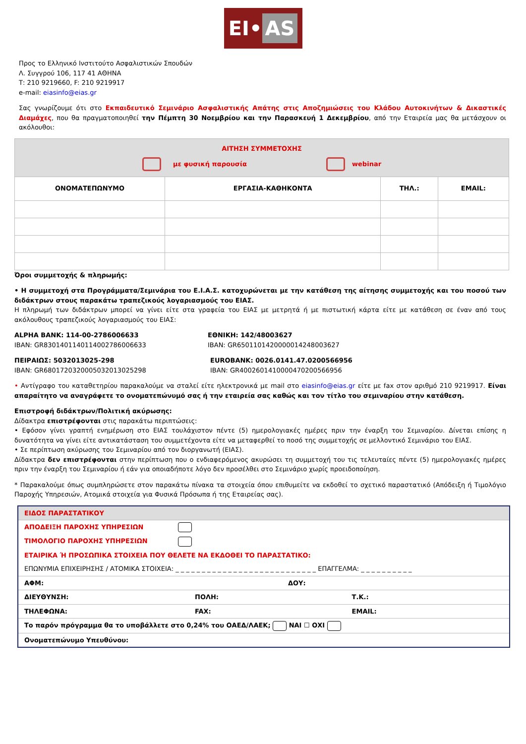EI• AS
Προς το Ελληνικό Ινστιτούτο Ασφαλιστικών Σπουδών
Λ. Συγγρού 106, 117 41 ΑΘΗΝΑ
Τ: 210 9219660, F: 210 9219917
e-mail: eiasinfo@eias.gr
Σας γνωρίζουμε ότι στο Εκπαιδευτικό Σεμινάριο Ασφαλιστικής Απάτης στις Αποζημιώσεις του Κλάδου Αυτοκινήτων & Δικαστικές Διαμάχες, που θα πραγματοποιηθεί την Πέμπτη 30 Νοεμβρίου και την Παρασκευή 1 Δεκεμβρίου, από την Εταιρεία μας θα μετάσχουν οι ακόλουθοι:
| ΑΙΤΗΣΗ ΣΥΜΜΕΤΟΧΗΣ με φυσική παρουσία webinar | | | |
| ΟΝΟΜΑΤΕΠΩΝΥΜΟ | ΕΡΓΑΣΙΑ-ΚΑΘΗΚΟΝΤΑ | ΤΗΛ.: | EMAIL: |
Όροι συμμετοχής & πληρωμής:
• Η συμμετοχή στα Προγράμματα/Σεμινάρια του Ε.Ι.Α.Σ. κατοχυρώνεται με την κατάθεση της αίτησης συμμετοχής και του ποσού των διδάκτρων στους παρακάτω τραπεζικούς λογαριασμούς του ΕΙΑΣ.
Η πληρωμή των διδάκτρων μπορεί να γίνει είτε στα γραφεία του ΕΙΑΣ με μετρητά ή με πιστωτική κάρτα είτε με κατάθεση σε έναν από τους ακόλουθους τραπεζικούς λογαριασμούς του ΕΙΑΣ:
ALPHA BANK: 114-00-2786006633
IBAN: GR8301401140114002786006633
ΕΘΝΙΚΗ: 142/48003627
IBAN: GR6501101420000014248003627
ΠΕΙΡΑΙΩΣ: 5032013025-298
IBAN: GR6801720320005032013025298
EUROBANK: 0026.0141.47.0200566956
IBAN: GR4002601410000470200566956
• Αντίγραφο του καταθετηρίου παρακαλούμε να σταλεί είτε ηλεκτρονικά με mail στο eiasinfo@eias.gr είτε με fax στον αριθμό 210 9219917. Είναι απαραίτητο να αναγράφετε το ονοματεπώνυμό σας ή την εταιρεία σας καθώς και τον τίτλο του σεμιναρίου στην κατάθεση.
Επιστροφή διδάκτρων/Πολιτική ακύρωσης:
Δίδακτρα επιστρέφονται στις παρακάτω περιπτώσεις:
• Εφόσον γίνει γραπτή ενημέρωση στο ΕΙΑΣ τουλάχιστον πέντε (5) ημερολογιακές ημέρες πριν την έναρξη του Σεμιναρίου. Δίνεται επίσης η δυνατότητα να γίνει είτε αντικατάσταση του συμμετέχοντα είτε να μεταφερθεί το ποσό της συμμετοχής σε μελλοντικό Σεμινάριο του ΕΙΑΣ.
• Σε περίπτωση ακύρωσης του Σεμιναρίου από τον διοργανωτή (ΕΙΑΣ).
Δίδακτρα δεν επιστρέφονται στην περίπτωση που ο ενδιαφερόμενος ακυρώσει τη συμμετοχή του τις τελευταίες πέντε (5) ημερολογιακές ημέρες πριν την έναρξη του Σεμιναρίου ή εάν για οποιαδήποτε λόγο δεν προσέλθει στο Σεμινάριο χωρίς προειδοποίηση.
* Παρακαλούμε όπως συμπληρώσετε στον παρακάτω πίνακα τα στοιχεία όπου επιθυμείτε να εκδοθεί το σχετικό παραστατικό (Απόδειξη ή Τιμολόγιο Παροχής Υπηρεσιών, Ατομικά στοιχεία για Φυσικά Πρόσωπα ή της Εταιρείας σας).
| ΕΙΔΟΣ ΠΑΡΑΣΤΑΤΙΚΟΥ | | |
| ΑΠΟΔΕΙΞΗ ΠΑΡΟΧΗΣ ΥΠΗΡΕΣΙΩΝ | | |
| ΤΙΜΟΛΟΓΙΟ ΠΑΡΟΧΗΣ ΥΠΗΡΕΣΙΩΝ | | |
| ΕΤΑΙΡΙΚΑ Ή ΠΡΟΣΩΠΙΚΑ ΣΤΟΙΧΕΙΑ ΠΟΥ ΘΕΛΕΤΕ ΝΑ ΕΚΔΟΘΕΙ ΤΟ ΠΑΡΑΣΤΑΤΙΚΟ: | | |
| ΕΠΩΝΥΜΙΑ ΕΠΙΧΕΙΡΗΣΗΣ / ΑΤΟΜΙΚΑ ΣΤΟΙΧΕΙΑ: _ _ _ _ _ _ _ _ _ _ _ _ _ _ _ _ _ _ _ _ _ _ _ _ _ _ _ ΕΠΑΓΓΕΛΜΑ: _ _ _ _ _ _ _ _ _ _ | | |
| ΑΦΜ: | ΔΟΥ: | |
| ΔΙΕΥΘΥΝΣΗ: | ΠΟΛΗ: | Τ.Κ.: |
| ΤΗΛΕΦΩΝΑ: | FAX: | EMAIL: |
| Το παρόν πρόγραμμα θα το υποβάλλετε στο 0,24% του ΟΑΕΔ/ΛΑΕΚ; ΝΑΙ ☐ ΟΧΙ | | |
| Ονοματεπώνυμο Υπευθύνου: | | |